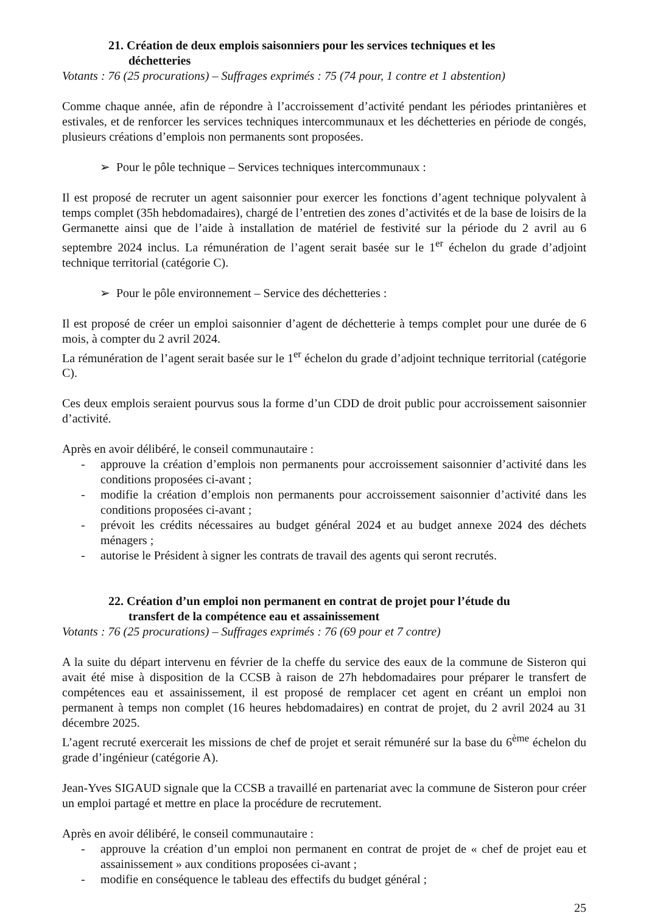21. Création de deux emplois saisonniers pour les services techniques et les
déchetteries
Votants : 76 (25 procurations) – Suffrages exprimés : 75 (74 pour, 1 contre et 1 abstention)
Comme chaque année, afin de répondre à l’accroissement d’activité pendant les périodes printanières et estivales, et de renforcer les services techniques intercommunaux et les déchetteries en période de congés, plusieurs créations d’emplois non permanents sont proposées.
➢ Pour le pôle technique – Services techniques intercommunaux :
Il est proposé de recruter un agent saisonnier pour exercer les fonctions d’agent technique polyvalent à temps complet (35h hebdomadaires), chargé de l’entretien des zones d’activités et de la base de loisirs de la Germanette ainsi que de l’aide à installation de matériel de festivité sur la période du 2 avril au 6 septembre 2024 inclus. La rémunération de l’agent serait basée sur le 1<sup>er</sup> échelon du grade d’adjoint technique territorial (catégorie C).
➢ Pour le pôle environnement – Service des déchetteries :
Il est proposé de créer un emploi saisonnier d’agent de déchetterie à temps complet pour une durée de 6 mois, à compter du 2 avril 2024.
La rémunération de l’agent serait basée sur le 1<sup>er</sup> échelon du grade d’adjoint technique territorial (catégorie C).
Ces deux emplois seraient pourvus sous la forme d’un CDD de droit public pour accroissement saisonnier d’activité.
Après en avoir délibéré, le conseil communautaire :
- approuve la création d’emplois non permanents pour accroissement saisonnier d’activité dans les conditions proposées ci-avant ;
- modifie la création d’emplois non permanents pour accroissement saisonnier d’activité dans les conditions proposées ci-avant ;
- prévoit les crédits nécessaires au budget général 2024 et au budget annexe 2024 des déchets ménagers ;
- autorise le Président à signer les contrats de travail des agents qui seront recrutés.
22. Création d’un emploi non permanent en contrat de projet pour l’étude du
transfert de la compétence eau et assainissement
Votants : 76 (25 procurations) – Suffrages exprimés : 76 (69 pour et 7 contre)
A la suite du départ intervenu en février de la cheffe du service des eaux de la commune de Sisteron qui avait été mise à disposition de la CCSB à raison de 27h hebdomadaires pour préparer le transfert de compétences eau et assainissement, il est proposé de remplacer cet agent en créant un emploi non permanent à temps non complet (16 heures hebdomadaires) en contrat de projet, du 2 avril 2024 au 31 décembre 2025.
L’agent recruté exercerait les missions de chef de projet et serait rémunéré sur la base du 6<sup>ème</sup> échelon du grade d’ingénieur (catégorie A).
Jean-Yves SIGAUD signale que la CCSB a travaillé en partenariat avec la commune de Sisteron pour créer un emploi partagé et mettre en place la procédure de recrutement.
Après en avoir délibéré, le conseil communautaire :
- approuve la création d’un emploi non permanent en contrat de projet de « chef de projet eau et assainissement » aux conditions proposées ci-avant ;
- modifie en conséquence le tableau des effectifs du budget général ;
25